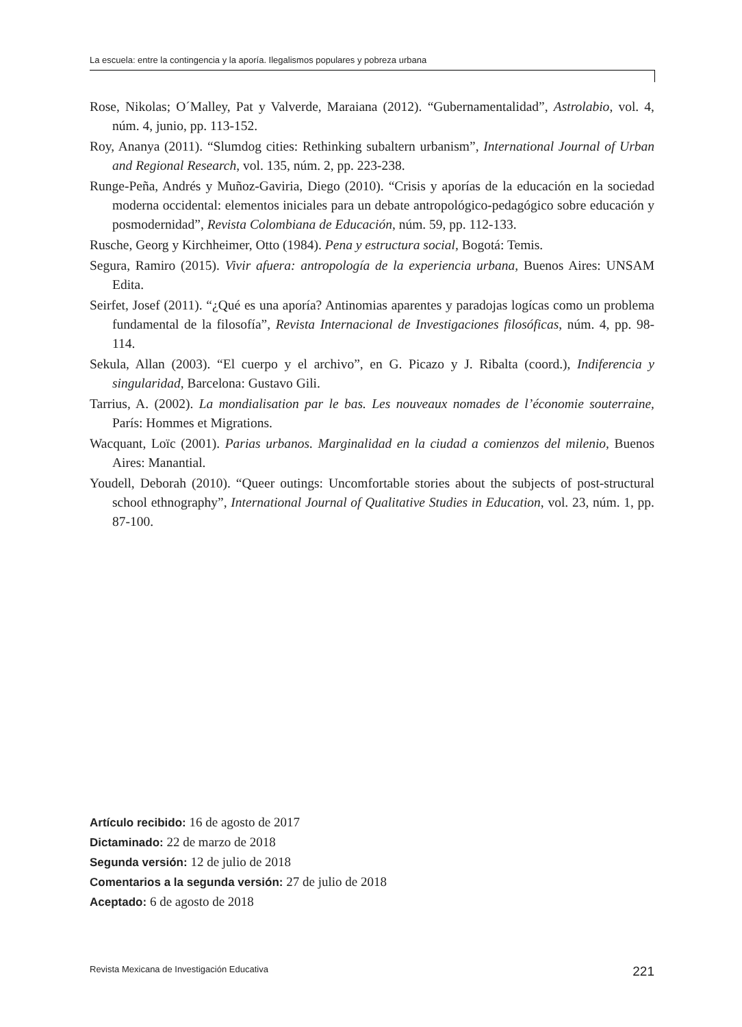La escuela: entre la contingencia y la aporía. Ilegalismos populares y pobreza urbana
Rose, Nikolas; O´Malley, Pat y Valverde, Maraiana (2012). “Gubernamentalidad”, Astrolabio, vol. 4, núm. 4, junio, pp. 113-152.
Roy, Ananya (2011). “Slumdog cities: Rethinking subaltern urbanism”, International Journal of Urban and Regional Research, vol. 135, núm. 2, pp. 223-238.
Runge-Peña, Andrés y Muñoz-Gaviria, Diego (2010). “Crisis y aporías de la educación en la sociedad moderna occidental: elementos iniciales para un debate antropológico-pedagógico sobre educación y posmodernidad”, Revista Colombiana de Educación, núm. 59, pp. 112-133.
Rusche, Georg y Kirchheimer, Otto (1984). Pena y estructura social, Bogotá: Temis.
Segura, Ramiro (2015). Vivir afuera: antropología de la experiencia urbana, Buenos Aires: UNSAM Edita.
Seirfet, Josef (2011). “¿Qué es una aporía? Antinomias aparentes y paradojas logícas como un problema fundamental de la filosofía”, Revista Internacional de Investigaciones filosóficas, núm. 4, pp. 98-114.
Sekula, Allan (2003). “El cuerpo y el archivo”, en G. Picazo y J. Ribalta (coord.), Indiferencia y singularidad, Barcelona: Gustavo Gili.
Tarrius, A. (2002). La mondialisation par le bas. Les nouveaux nomades de l’économie souterraine, París: Hommes et Migrations.
Wacquant, Loïc (2001). Parias urbanos. Marginalidad en la ciudad a comienzos del milenio, Buenos Aires: Manantial.
Youdell, Deborah (2010). “Queer outings: Uncomfortable stories about the subjects of post-structural school ethnography”, International Journal of Qualitative Studies in Education, vol. 23, núm. 1, pp. 87-100.
Artículo recibido: 16 de agosto de 2017
Dictaminado: 22 de marzo de 2018
Segunda versión: 12 de julio de 2018
Comentarios a la segunda versión: 27 de julio de 2018
Aceptado: 6 de agosto de 2018
Revista Mexicana de Investigación Educativa 221